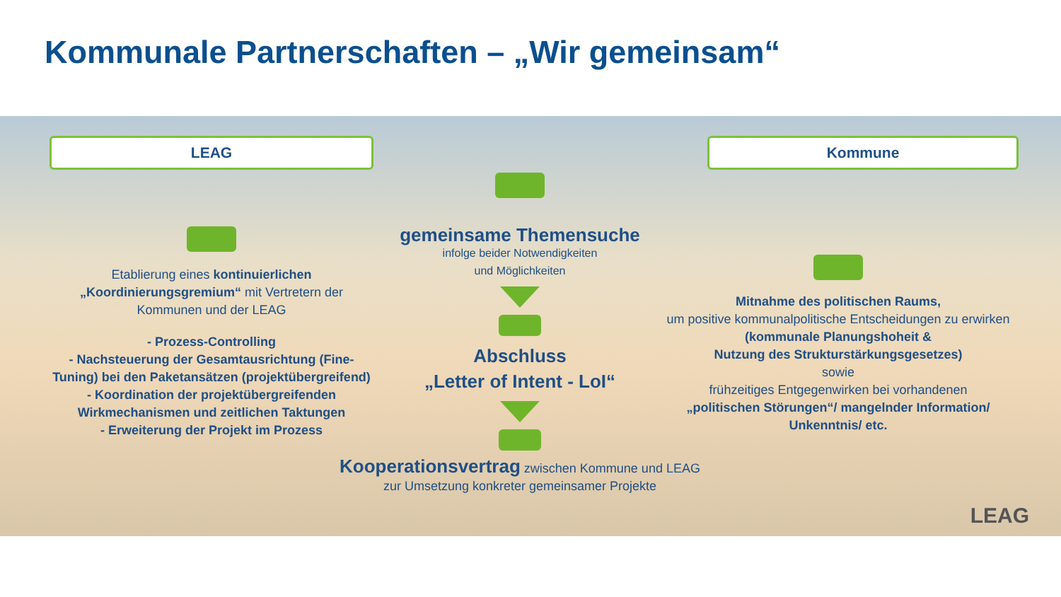Kommunale Partnerschaften – „Wir gemeinsam“
LEAG
Etablierung eines kontinuierlichen „Koordinierungsgremium“ mit Vertretern der Kommunen und der LEAG
- Prozess-Controlling
- Nachsteuerung der Gesamtausrichtung (Fine-Tuning) bei den Paketansätzen (projektübergreifend)
- Koordination der projektübergreifenden Wirkmechanismen und zeitlichen Taktungen
- Erweiterung der Projekt im Prozess
gemeinsame Themensuche
infolge beider Notwendigkeiten
und Möglichkeiten
Abschluss
„Letter of Intent - LoI“
Kooperationsvertrag zwischen Kommune und LEAG
zur Umsetzung konkreter gemeinsamer Projekte
Kommune
Mitnahme des politischen Raums,
um positive kommunalpolitische Entscheidungen zu erwirken
(kommunale Planungshoheit &
Nutzung des Strukturstärkungsgesetzes)
sowie
frühzeitiges Entgegenwirken bei vorhandenen
„politischen Störungen“/ mangelnder Information/ Unkenntnis/ etc.
LEAG